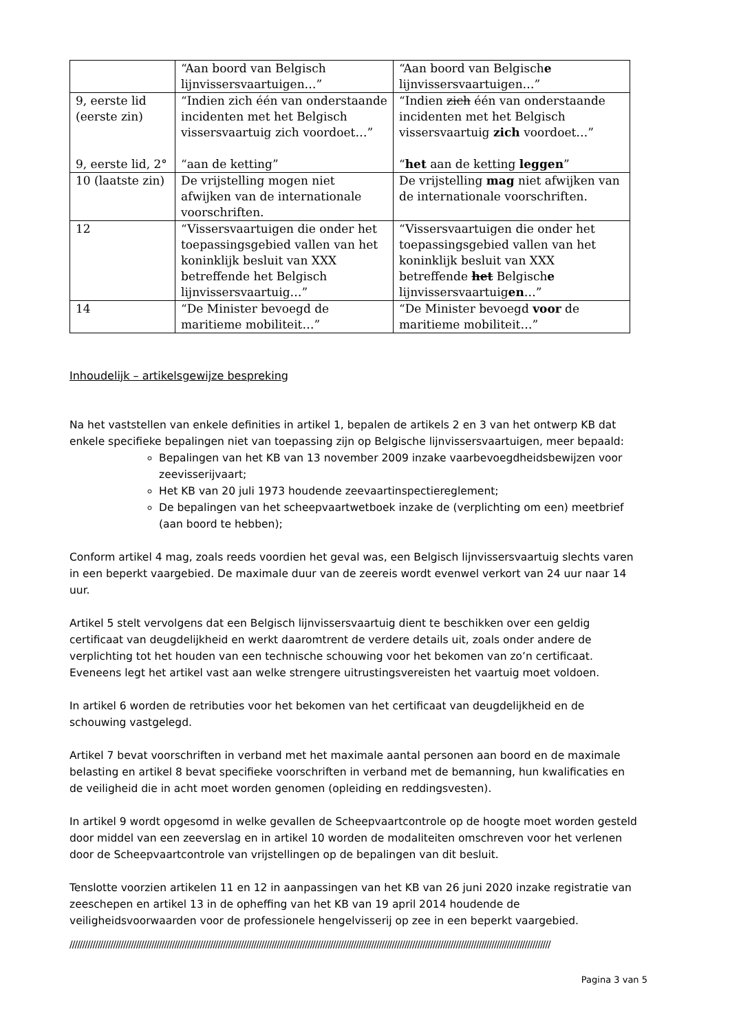| | “Aan boord van Belgisch lijnvissersvaartuigen…” | “Aan boord van Belgisch e lijnvissersvaartuigen…” |
| 9, eerste lid (eerste zin) 9, eerste lid, 2° | “Indien zich één van onderstaande incidenten met het Belgisch vissersvaartuig zich voordoet…” “aan de ketting” | “Indien zich één van onderstaande incidenten met het Belgisch vissersvaartuig zich voordoet…” “ het aan de ketting leggen ” |
| 10 (laatste zin) | De vrijstelling mogen niet afwijken van de internationale voorschriften. | De vrijstelling mag niet afwijken van de internationale voorschriften. |
| 12 | “Vissersvaartuigen die onder het toepassingsgebied vallen van het koninklijk besluit van XXX betreffende het Belgisch lijnvissersvaartuig…” | “Vissersvaartuigen die onder het toepassingsgebied vallen van het koninklijk besluit van XXX betreffende het Belgisch e lijnvissersvaartuig en …” |
| 14 | “De Minister bevoegd de maritieme mobiliteit…” | “De Minister bevoegd voor de maritieme mobiliteit…” |
Inhoudelijk – artikelsgewijze bespreking
Na het vaststellen van enkele definities in artikel 1, bepalen de artikels 2 en 3 van het ontwerp KB dat enkele specifieke bepalingen niet van toepassing zijn op Belgische lijnvissersvaartuigen, meer bepaald:
Bepalingen van het KB van 13 november 2009 inzake vaarbevoegdheidsbewijzen voor zeevisserijvaart;
Het KB van 20 juli 1973 houdende zeevaartinspectiereglement;
De bepalingen van het scheepvaartwetboek inzake de (verplichting om een) meetbrief (aan boord te hebben);
Conform artikel 4 mag, zoals reeds voordien het geval was, een Belgisch lijnvissersvaartuig slechts varen in een beperkt vaargebied. De maximale duur van de zeereis wordt evenwel verkort van 24 uur naar 14 uur.
Artikel 5 stelt vervolgens dat een Belgisch lijnvissersvaartuig dient te beschikken over een geldig certificaat van deugdelijkheid en werkt daaromtrent de verdere details uit, zoals onder andere de verplichting tot het houden van een technische schouwing voor het bekomen van zo’n certificaat. Eveneens legt het artikel vast aan welke strengere uitrustingsvereisten het vaartuig moet voldoen.
In artikel 6 worden de retributies voor het bekomen van het certificaat van deugdelijkheid en de schouwing vastgelegd.
Artikel 7 bevat voorschriften in verband met het maximale aantal personen aan boord en de maximale belasting en artikel 8 bevat specifieke voorschriften in verband met de bemanning, hun kwalificaties en de veiligheid die in acht moet worden genomen (opleiding en reddingsvesten).
In artikel 9 wordt opgesomd in welke gevallen de Scheepvaartcontrole op de hoogte moet worden gesteld door middel van een zeeverslag en in artikel 10 worden de modaliteiten omschreven voor het verlenen door de Scheepvaartcontrole van vrijstellingen op de bepalingen van dit besluit.
Tenslotte voorzien artikelen 11 en 12 in aanpassingen van het KB van 26 juni 2020 inzake registratie van zeeschepen en artikel 13 in de opheffing van het KB van 19 april 2014 houdende de veiligheidsvoorwaarden voor de professionele hengelvisserij op zee in een beperkt vaargebied.
////////////////////////////////////////////////////////////////////////////////////////////////////////////////////////////////////////////////////////////////////////////////////////////
Pagina 3 van 5